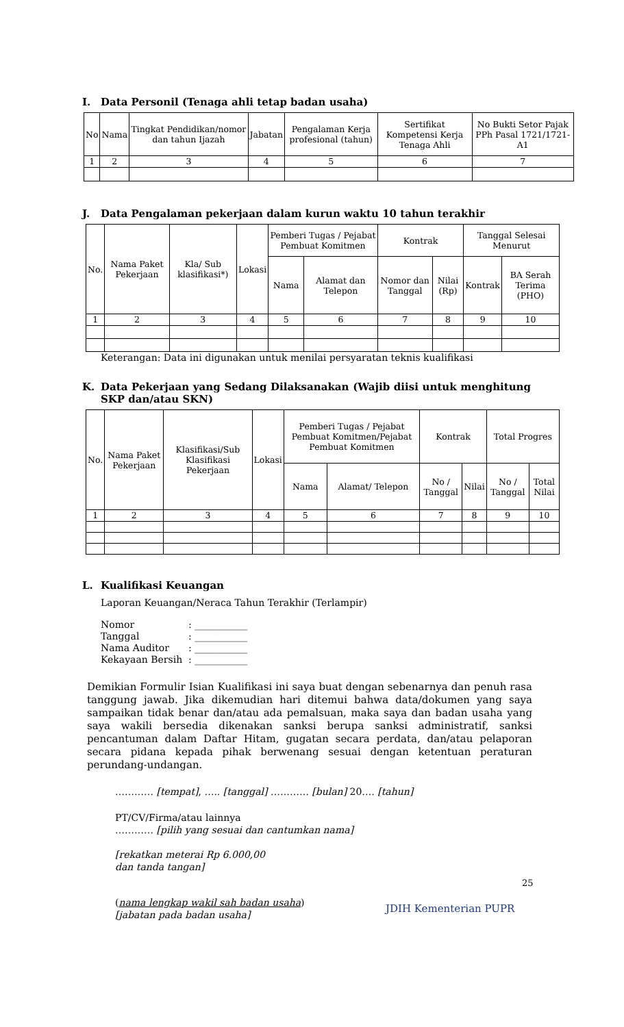I. Data Personil (Tenaga ahli tetap badan usaha)
| No | Nama | Tingkat Pendidikan/nomor dan tahun Ijazah | Jabatan | Pengalaman Kerja profesional (tahun) | Sertifikat Kompetensi Kerja Tenaga Ahli | No Bukti Setor Pajak PPh Pasal 1721/1721-A1 |
| --- | --- | --- | --- | --- | --- | --- |
| 1 | 2 | 3 | 4 | 5 | 6 | 7 |
J. Data Pengalaman pekerjaan dalam kurun waktu 10 tahun terakhir
| No. | Nama Paket Pekerjaan | Kla/ Sub klasifikasi*) | Lokasi | Pemberi Tugas / Pejabat Pembuat Komitmen | | Kontrak | | Tanggal Selesai Menurut | |
| --- | --- | --- | --- | --- | --- | --- | --- | --- | --- |
| | | | | Nama | Alamat dan Telepon | Nomor dan Tanggal | Nilai (Rp) | Kontrak | BA Serah Terima (PHO) |
| 1 | 2 | 3 | 4 | 5 | 6 | 7 | 8 | 9 | 10 |
Keterangan: Data ini digunakan untuk menilai persyaratan teknis kualifikasi
K. Data Pekerjaan yang Sedang Dilaksanakan (Wajib diisi untuk menghitung SKP dan/atau SKN)
| No. | Nama Paket Pekerjaan | Klasifikasi/Sub Klasifikasi Pekerjaan | Lokasi | Pemberi Tugas / Pejabat Pembuat Komitmen/Pejabat Pembuat Komitmen | | Kontrak | | Total Progres | |
| --- | --- | --- | --- | --- | --- | --- | --- | --- | --- |
| | | | | Nama | Alamat/ Telepon | No / Tanggal | Nilai | No / Tanggal | Total Nilai |
| 1 | 2 | 3 | 4 | 5 | 6 | 7 | 8 | 9 | 10 |
L. Kualifikasi Keuangan
Laporan Keuangan/Neraca Tahun Terakhir (Terlampir)
| Nomor | : ___________ |
| Tanggal | : ___________ |
| Nama Auditor | : ___________ |
| Kekayaan Bersih | : ___________ |
Demikian Formulir Isian Kualifikasi ini saya buat dengan sebenarnya dan penuh rasa tanggung jawab. Jika dikemudian hari ditemui bahwa data/dokumen yang saya sampaikan tidak benar dan/atau ada pemalsuan, maka saya dan badan usaha yang saya wakili bersedia dikenakan sanksi berupa sanksi administratif, sanksi pencantuman dalam Daftar Hitam, gugatan secara perdata, dan/atau pelaporan secara pidana kepada pihak berwenang sesuai dengan ketentuan peraturan perundang-undangan.
………… [tempat], ….. [tanggal] ………… [bulan] 20…. [tahun]
PT/CV/Firma/atau lainnya
………… [pilih yang sesuai dan cantumkan nama]
[rekatkan meterai Rp 6.000,00
dan tanda tangan]
(nama lengkap wakil sah badan usaha)
[jabatan pada badan usaha]
25
JDIH Kementerian PUPR